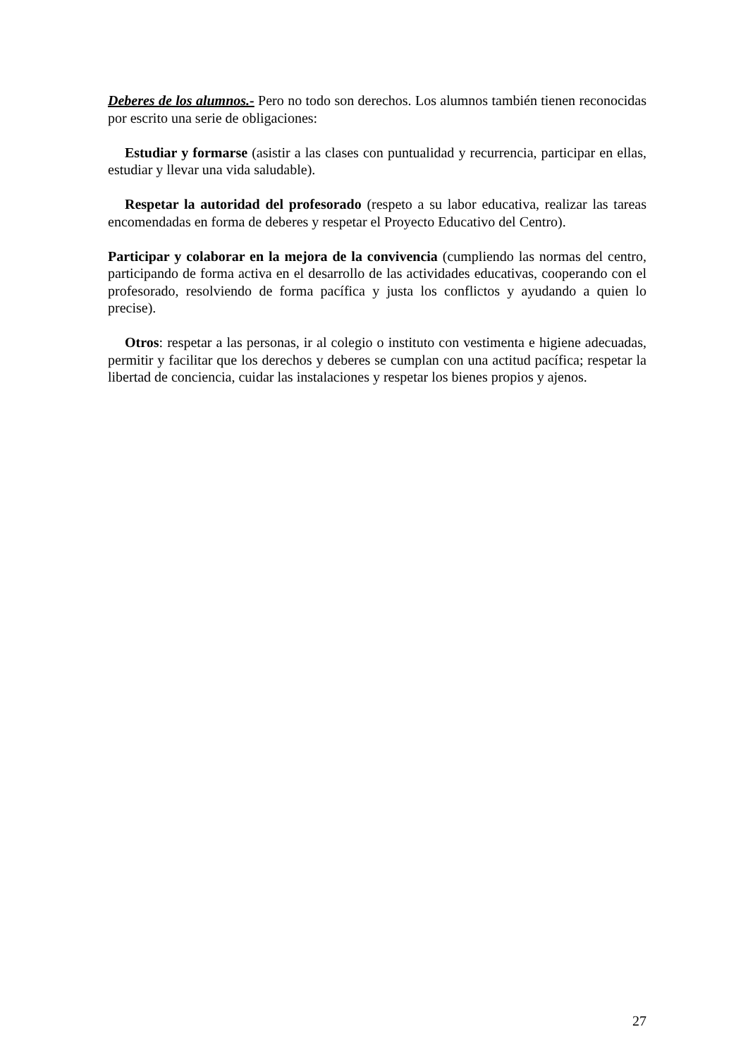Deberes de los alumnos.- Pero no todo son derechos. Los alumnos también tienen reconocidas por escrito una serie de obligaciones:
Estudiar y formarse (asistir a las clases con puntualidad y recurrencia, participar en ellas, estudiar y llevar una vida saludable).
Respetar la autoridad del profesorado (respeto a su labor educativa, realizar las tareas encomendadas en forma de deberes y respetar el Proyecto Educativo del Centro).
Participar y colaborar en la mejora de la convivencia (cumpliendo las normas del centro, participando de forma activa en el desarrollo de las actividades educativas, cooperando con el profesorado, resolviendo de forma pacífica y justa los conflictos y ayudando a quien lo precise).
Otros: respetar a las personas, ir al colegio o instituto con vestimenta e higiene adecuadas, permitir y facilitar que los derechos y deberes se cumplan con una actitud pacífica; respetar la libertad de conciencia, cuidar las instalaciones y respetar los bienes propios y ajenos.
27